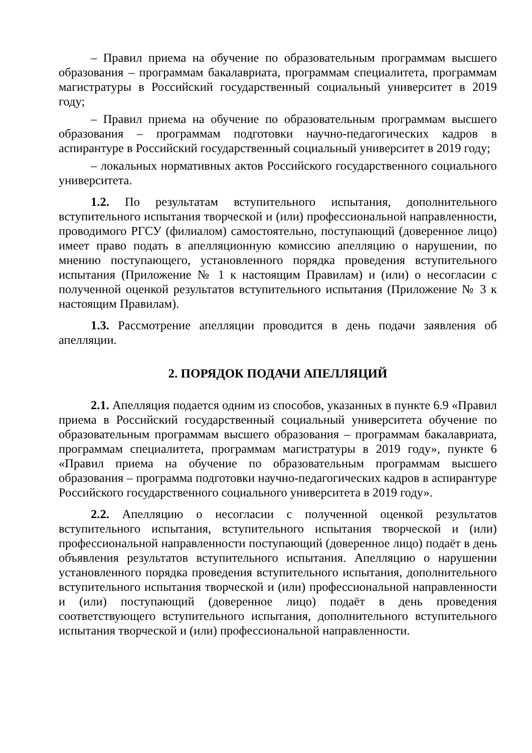– Правил приема на обучение по образовательным программам высшего образования – программам бакалавриата, программам специалитета, программам магистратуры в Российский государственный социальный университет в 2019 году;
– Правил приема на обучение по образовательным программам высшего образования – программам подготовки научно-педагогических кадров в аспирантуре в Российский государственный социальный университет в 2019 году;
– локальных нормативных актов Российского государственного социального университета.
1.2. По результатам вступительного испытания, дополнительного вступительного испытания творческой и (или) профессиональной направленности, проводимого РГСУ (филиалом) самостоятельно, поступающий (доверенное лицо) имеет право подать в апелляционную комиссию апелляцию о нарушении, по мнению поступающего, установленного порядка проведения вступительного испытания (Приложение № 1 к настоящим Правилам) и (или) о несогласии с полученной оценкой результатов вступительного испытания (Приложение № 3 к настоящим Правилам).
1.3. Рассмотрение апелляции проводится в день подачи заявления об апелляции.
2. ПОРЯДОК ПОДАЧИ АПЕЛЛЯЦИЙ
2.1. Апелляция подается одним из способов, указанных в пункте 6.9 «Правил приема в Российский государственный социальный университета обучение по образовательным программам высшего образования – программам бакалавриата, программам специалитета, программам магистратуры в 2019 году», пункте 6 «Правил приема на обучение по образовательным программам высшего образования – программа подготовки научно-педагогических кадров в аспирантуре Российского государственного социального университета в 2019 году».
2.2. Апелляцию о несогласии с полученной оценкой результатов вступительного испытания, вступительного испытания творческой и (или) профессиональной направленности поступающий (доверенное лицо) подаёт в день объявления результатов вступительного испытания. Апелляцию о нарушении установленного порядка проведения вступительного испытания, дополнительного вступительного испытания творческой и (или) профессиональной направленности и (или) поступающий (доверенное лицо) подаёт в день проведения соответствующего вступительного испытания, дополнительного вступительного испытания творческой и (или) профессиональной направленности.